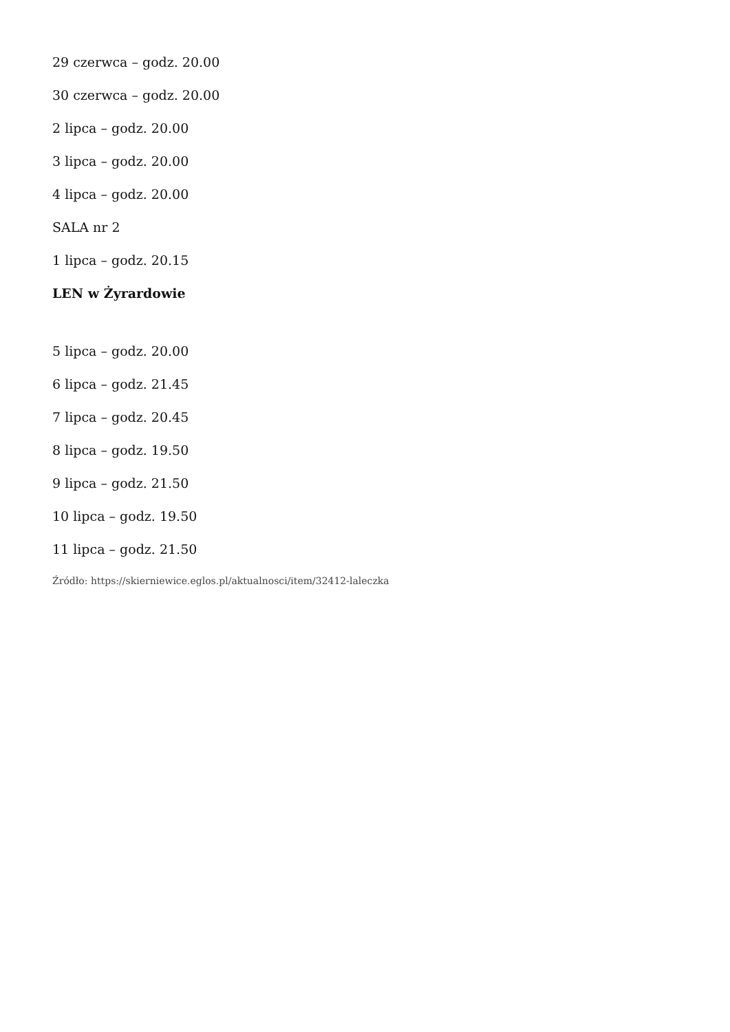29 czerwca – godz. 20.00
30 czerwca – godz. 20.00
2 lipca – godz. 20.00
3 lipca – godz. 20.00
4 lipca – godz. 20.00
SALA nr 2
1 lipca – godz. 20.15
LEN w Żyrardowie
5 lipca – godz. 20.00
6 lipca – godz. 21.45
7 lipca – godz. 20.45
8 lipca – godz. 19.50
9 lipca – godz. 21.50
10 lipca – godz. 19.50
11 lipca – godz. 21.50
Źródło: https://skierniewice.eglos.pl/aktualnosci/item/32412-laleczka